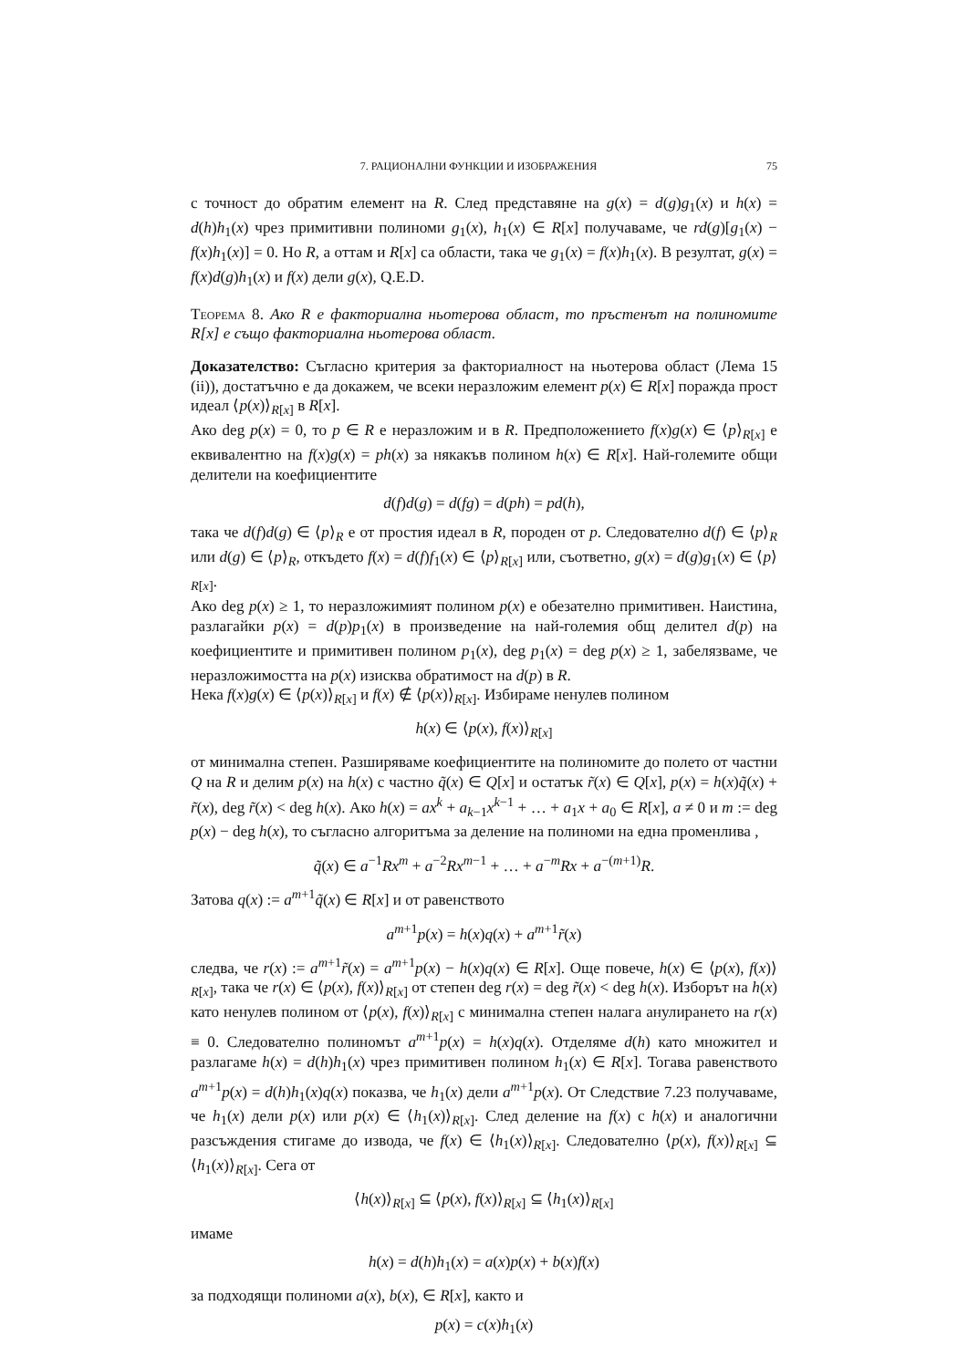7. РАЦИОНАЛНИ ФУНКЦИИ И ИЗОБРАЖЕНИЯ 75
с точност до обратим елемент на R. След представяне на g(x) = d(g)g<sub>1</sub>(x) и h(x) = d(h)h<sub>1</sub>(x) чрез примитивни полиноми g<sub>1</sub>(x), h<sub>1</sub>(x) ∈ R[x] получаваме, че rd(g)[g<sub>1</sub>(x) − f(x)h<sub>1</sub>(x)] = 0. Но R, а оттам и R[x] са области, така че g<sub>1</sub>(x) = f(x)h<sub>1</sub>(x). В резултат, g(x) = f(x)d(g)h<sub>1</sub>(x) и f(x) дели g(x), Q.E.D.
Теорема 8. Ако R е факториална ньотерова област, то пръстенът на полиномите R[x] е също факториална ньотерова област.
Доказателство: Съгласно критерия за факториалност на ньотерова област (Лема 15 (ii)), достатъчно е да докажем, че всеки неразложим елемент p(x) ∈ R[x] поражда прост идеал ⟨p(x)⟩<sub>R[x]</sub> в R[x].
Ако deg p(x) = 0, то p ∈ R е неразложим и в R. Предположението f(x)g(x) ∈ ⟨p⟩<sub>R[x]</sub> е еквивалентно на f(x)g(x) = ph(x) за някакъв полином h(x) ∈ R[x]. Най-големите общи делители на коефициентите
d(f)d(g) = d(fg) = d(ph) = pd(h),
така че d(f)d(g) ∈ ⟨p⟩<sub>R</sub> е от простия идеал в R, породен от p. Следователно d(f) ∈ ⟨p⟩<sub>R</sub> или d(g) ∈ ⟨p⟩<sub>R</sub>, откъдето f(x) = d(f)f<sub>1</sub>(x) ∈ ⟨p⟩<sub>R[x]</sub> или, съответно, g(x) = d(g)g<sub>1</sub>(x) ∈ ⟨p⟩<sub>R[x]</sub>.
Ако deg p(x) ≥ 1, то неразложимият полином p(x) е обезателно примитивен. Наистина, разлагайки p(x) = d(p)p<sub>1</sub>(x) в произведение на най-големия общ делител d(p) на коефициентите и примитивен полином p<sub>1</sub>(x), deg p<sub>1</sub>(x) = deg p(x) ≥ 1, забелязваме, че неразложимостта на p(x) изисква обратимост на d(p) в R.
Нека f(x)g(x) ∈ ⟨p(x)⟩<sub>R[x]</sub> и f(x) ∉ ⟨p(x)⟩<sub>R[x]</sub>. Избираме ненулев полином
h(x) ∈ ⟨p(x), f(x)⟩<sub>R[x]</sub>
от минимална степен. Разширяваме коефициентите на полиномите до полето от частни Q на R и делим p(x) на h(x) с частно q̃(x) ∈ Q[x] и остатък r̃(x) ∈ Q[x], p(x) = h(x)q̃(x) + r̃(x), deg r̃(x) < deg h(x). Ако h(x) = ax<sup>k</sup> + a<sub>k−1</sub>x<sup>k−1</sup> + … + a<sub>1</sub>x + a<sub>0</sub> ∈ R[x], a ≠ 0 и m := deg p(x) − deg h(x), то съгласно алгоритъма за деление на полиноми на една променлива ,
q̃(x) ∈ a<sup>−1</sup>Rx<sup>m</sup> + a<sup>−2</sup>Rx<sup>m−1</sup> + … + a<sup>−m</sup>Rx + a<sup>−(m+1)</sup>R.
Затова q(x) := a<sup>m+1</sup>q̃(x) ∈ R[x] и от равенството
a<sup>m+1</sup>p(x) = h(x)q(x) + a<sup>m+1</sup>r̃(x)
следва, че r(x) := a<sup>m+1</sup>r̃(x) = a<sup>m+1</sup>p(x) − h(x)q(x) ∈ R[x]. Още повече, h(x) ∈ ⟨p(x), f(x)⟩<sub>R[x]</sub>, така че r(x) ∈ ⟨p(x), f(x)⟩<sub>R[x]</sub> от степен deg r(x) = deg r̃(x) < deg h(x). Изборът на h(x) като ненулев полином от ⟨p(x), f(x)⟩<sub>R[x]</sub> с минимална степен налага анулирането на r(x) ≡ 0. Следователно полиномът a<sup>m+1</sup>p(x) = h(x)q(x). Отделяме d(h) като множител и разлагаме h(x) = d(h)h<sub>1</sub>(x) чрез примитивен полином h<sub>1</sub>(x) ∈ R[x]. Тогава равенството a<sup>m+1</sup>p(x) = d(h)h<sub>1</sub>(x)q(x) показва, че h<sub>1</sub>(x) дели a<sup>m+1</sup>p(x). От Следствие 7.23 получаваме, че h<sub>1</sub>(x) дели p(x) или p(x) ∈ ⟨h<sub>1</sub>(x)⟩<sub>R[x]</sub>. След деление на f(x) с h(x) и аналогични разсъждения стигаме до извода, че f(x) ∈ ⟨h<sub>1</sub>(x)⟩<sub>R[x]</sub>. Следователно ⟨p(x), f(x)⟩<sub>R[x]</sub> ⊆ ⟨h<sub>1</sub>(x)⟩<sub>R[x]</sub>. Сега от
⟨h(x)⟩<sub>R[x]</sub> ⊆ ⟨p(x), f(x)⟩<sub>R[x]</sub> ⊆ ⟨h<sub>1</sub>(x)⟩<sub>R[x]</sub>
имаме
h(x) = d(h)h<sub>1</sub>(x) = a(x)p(x) + b(x)f(x)
за подходящи полиноми a(x), b(x), ∈ R[x], както и
p(x) = c(x)h<sub>1</sub>(x)